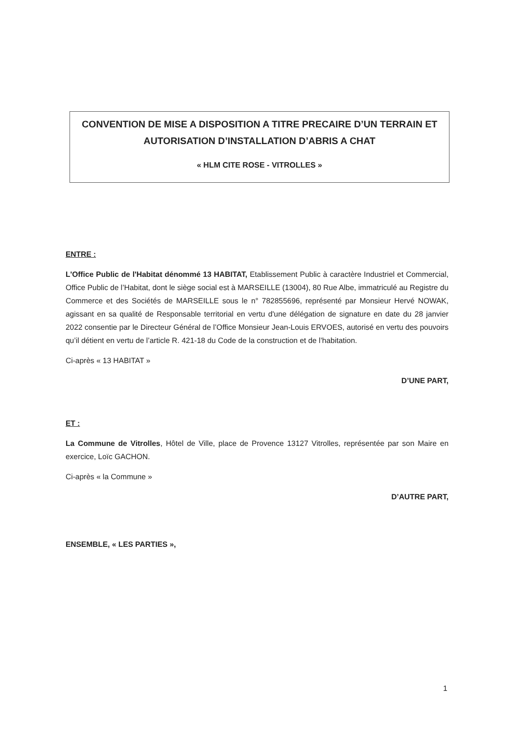CONVENTION DE MISE A DISPOSITION A TITRE PRECAIRE D’UN TERRAIN ET AUTORISATION D’INSTALLATION D’ABRIS A CHAT
« HLM CITE ROSE - VITROLLES »
ENTRE :
L'Office Public de l'Habitat dénommé 13 HABITAT, Etablissement Public à caractère Industriel et Commercial, Office Public de l’Habitat, dont le siège social est à MARSEILLE (13004), 80 Rue Albe, immatriculé au Registre du Commerce et des Sociétés de MARSEILLE sous le n° 782855696, représenté par Monsieur Hervé NOWAK, agissant en sa qualité de Responsable territorial en vertu d'une délégation de signature en date du 28 janvier 2022 consentie par le Directeur Général de l’Office Monsieur Jean-Louis ERVOES, autorisé en vertu des pouvoirs qu’il détient en vertu de l’article R. 421-18 du Code de la construction et de l’habitation.
Ci-après « 13 HABITAT »
D’UNE PART,
ET :
La Commune de Vitrolles, Hôtel de Ville, place de Provence 13127 Vitrolles, représentée par son Maire en exercice, Loïc GACHON.
Ci-après « la Commune »
D’AUTRE PART,
ENSEMBLE, « LES PARTIES »,
1